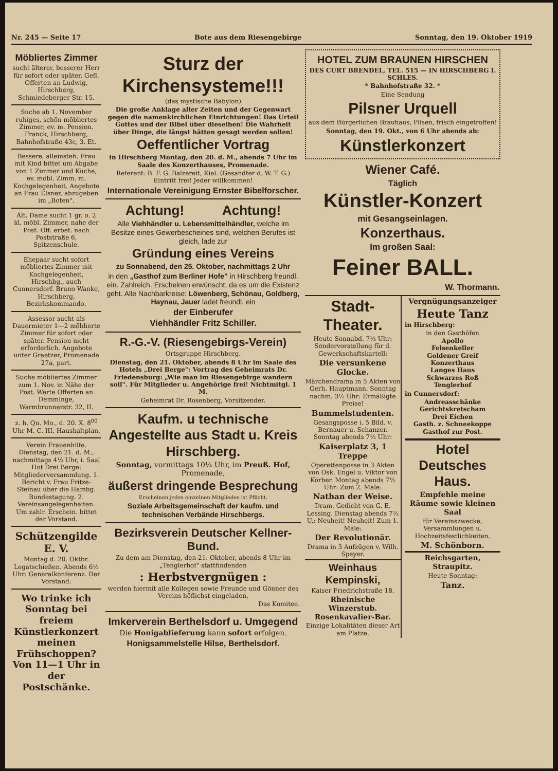Nr. 245 — Seite 17 Bote aus dem Riesengebirge Sonntag, den 19. Oktober 1919
Möbliertes Zimmer
sucht älterer, besserer Herr für sofort oder später. Gefl. Offerten an Ludwig, Hirschberg, Schmiedeberger Str. 15.
Suche ab 1. November ruhiges, schön möbliertes Zimmer, ev. m. Pension. Franck, Hirschberg, Bahnhofstraße 43c, 3. Et.
Bessere, alleinsteh. Frau mit Kind bittet um Abgabe von 1 Zimmer und Küche, ev. möbl. Zimm. m. Kochgelegenheit. Angebote an Frau Elsner, abzugeben im „Boten".
Ält. Dame sucht 1 gr. o. 2 kl. möbl. Zimmer, nahe der Post. Off. erbet. nach Poststraße 6, Spitzenschule.
Ehepaar sucht sofort möbliertes Zimmer mit Kochgelegenheit, Hirschbg., auch Cunnersdorf. Bruno Wanke, Hirschberg, Bezirkskommando.
Assessor sucht als Dauermieter 1—2 möblierte Zimmer für sofort oder später. Pension nicht erforderlich. Angebote unter Graetzer, Promenade 27a, part.
Suche möbliertes Zimmer zum 1. Nov. in Nähe der Post. Werte Offerten an Demminge, Warmbrunnerstr. 32, II.
z. h. Qu. Mo., d. 20. X. 8<sup>00</sup> Uhr M. C. III. Haushaltplan.
Verein Frauenhilfe. Dienstag, den 21. d. M., nachmittags 4½ Uhr, i. Saal Hot Drei Berge: Mitgliederversammlung. 1. Bericht v. Frau Fritze-Steinau über die Hambg. Bundestagung. 2. Vereinsangelegenheiten. Um zahlr. Erschein. bittet der Vorstand.
Schützengilde E. V.
Montag d. 20. Oktbr. Legatschießen. Abends 6½ Uhr: Generalkonferenz. Der Vorstand.
Wo trinke ich Sonntag bei freiem Künstlerkonzert meinen Frühschoppen? Von 11—1 Uhr in der Postschänke.
Sturz der Kirchensysteme!!!
(das mystische Babylon)
Die große Anklage aller Zeiten und der Gegenwart gegen die namenkirchlichen Einrichtungen! Das Urteil Gottes und der Bibel über dieselben! Die Wahrheit über Dinge, die längst hätten gesagt werden sollen!
Oeffentlicher Vortrag
in Hirschberg Montag, den 20. d. M., abends 7 Uhr im Saale des Konzerthauses, Promenade.
Referent: B. F. G. Balzereit, Kiel. (Gesandter d. W. T. G.) Eintritt frei! Jeder willkommen!
Internationale Vereinigung Ernster Bibelforscher.
Achtung! Achtung!
Alle Viehhändler u. Lebensmittelhändler, welche im Besitze eines Gewerbescheines sind, welchen Berufes ist gleich, lade zur
Gründung eines Vereins
zu Sonnabend, den 25. Oktober, nachmittags 2 Uhr
in den „Gasthof zum Berliner Hofe" in Hirschberg freundl. ein. Zahlreich. Erscheinen erwünscht, da es um die Existenz geht. Alle Nachbarkreise: Löwenberg, Schönau, Goldberg, Haynau, Jauer ladet freundl. ein
der Einberufer
Viehhändler Fritz Schiller.
R.-G.-V. (Riesengebirgs-Verein)
Ortsgruppe Hirschberg.
Dienstag, den 21. Oktober, abends 8 Uhr im Saale des Hotels „Drei Berge": Vortrag des Geheimrats Dr. Friedensburg: „Wie man im Riesengebirge wandern soll". Für Mitglieder u. Angehörige frei! Nichtmitgl. 1 M.
Geheimrat Dr. Rosenberg, Vorsitzender.
Kaufm. u technische Angestellte aus Stadt u. Kreis Hirschberg.
Sonntag, vormittags 10¼ Uhr, im Preuß. Hof, Promenade,
äußerst dringende Besprechung
Erscheinen jedes einzelnen Mitgliedes ist Pflicht.
Soziale Arbeitsgemeinschaft der kaufm. und technischen Verbände Hirschbergs.
Bezirksverein Deutscher Kellner-Bund.
Zu dem am Dienstag, den 21. Oktober, abends 8 Uhr im „Tenglerhof" stattfindenden
: Herbstvergnügen :
werden hiermit alle Kollegen sowie Freunde und Gönner des Vereins höflichst eingeladen.
Das Komitee.
Imkerverein Berthelsdorf u. Umgegend
Die Honigablieferung kann sofort erfolgen.
Honigsammelstelle Hilse, Berthelsdorf.
HOTEL ZUM BRAUNEN HIRSCHEN
DES CURT BRENDEL, TEL. 515 — IN HIRSCHBERG I. SCHLES.
* Bahnhofstraße 32. *
Eine Sendung
Pilsner Urquell
aus dem Bürgerlichen Brauhaus, Pilsen, frisch eingetroffen!
Sonntag, den 19. Okt., von 6 Uhr abends ab:
Künstlerkonzert
Wiener Café.
Täglich
Künstler-Konzert
mit Gesangseinlagen.
Konzerthaus.
Im großen Saal:
Feiner BALL.
W. Thormann.
Stadt-Theater.
Heute Sonnabd. 7½ Uhr: Sondervorstellung für d. Gewerkschaftskartell:
Die versunkene Glocke.
Märchendrama in 5 Akten von Gerh. Hauptmann. Sonntag nachm. 3½ Uhr: Ermäßigte Preise!
Bummelstudenten.
Gesangsposse i. 5 Bild. v. Bernauer u. Schanzer. Sonntag abends 7½ Uhr:
Kaiserplatz 3, 1 Treppe
Operettenposse in 3 Akten von Osk. Engel u. Viktor von Körber. Montag abends 7½ Uhr: Zum 2. Male:
Nathan der Weise.
Dram. Gedicht von G. E. Lessing. Dienstag abends 7½ U.: Neuheit! Neuheit! Zum 1. Male:
Der Revolutionär.
Drama in 3 Aufzügen v. Wilh. Speyer.
Weinhaus Kempinski,
Kaiser Friedrichstraße 18.
Rheinische Winzerstub. Rosenkavalier-Bar.
Einzige Lokalitäten dieser Art am Platze.
Vergnügungsanzeiger
Heute Tanz
in Hirschberg:
in den Gasthöfen
Apollo
Felsenkeller
Goldener Greif
Konzerthaus
Langes Haus
Schwarzes Roß
Tenglerhof
in Cunnersdorf:
Andreasschänke
Gerichtskretscham
Drei Eichen
Gasth. z. Schneekoppe
Gasthof zur Post.
Hotel Deutsches Haus.
Empfehle meine Räume sowie kleinen Saal
für Vereinszwecke, Versammlungen u. Hochzeitsfestlichkeiten.
M. Schönborn.
Reichsgarten, Straupitz.
Heute Sonntag:
Tanz.